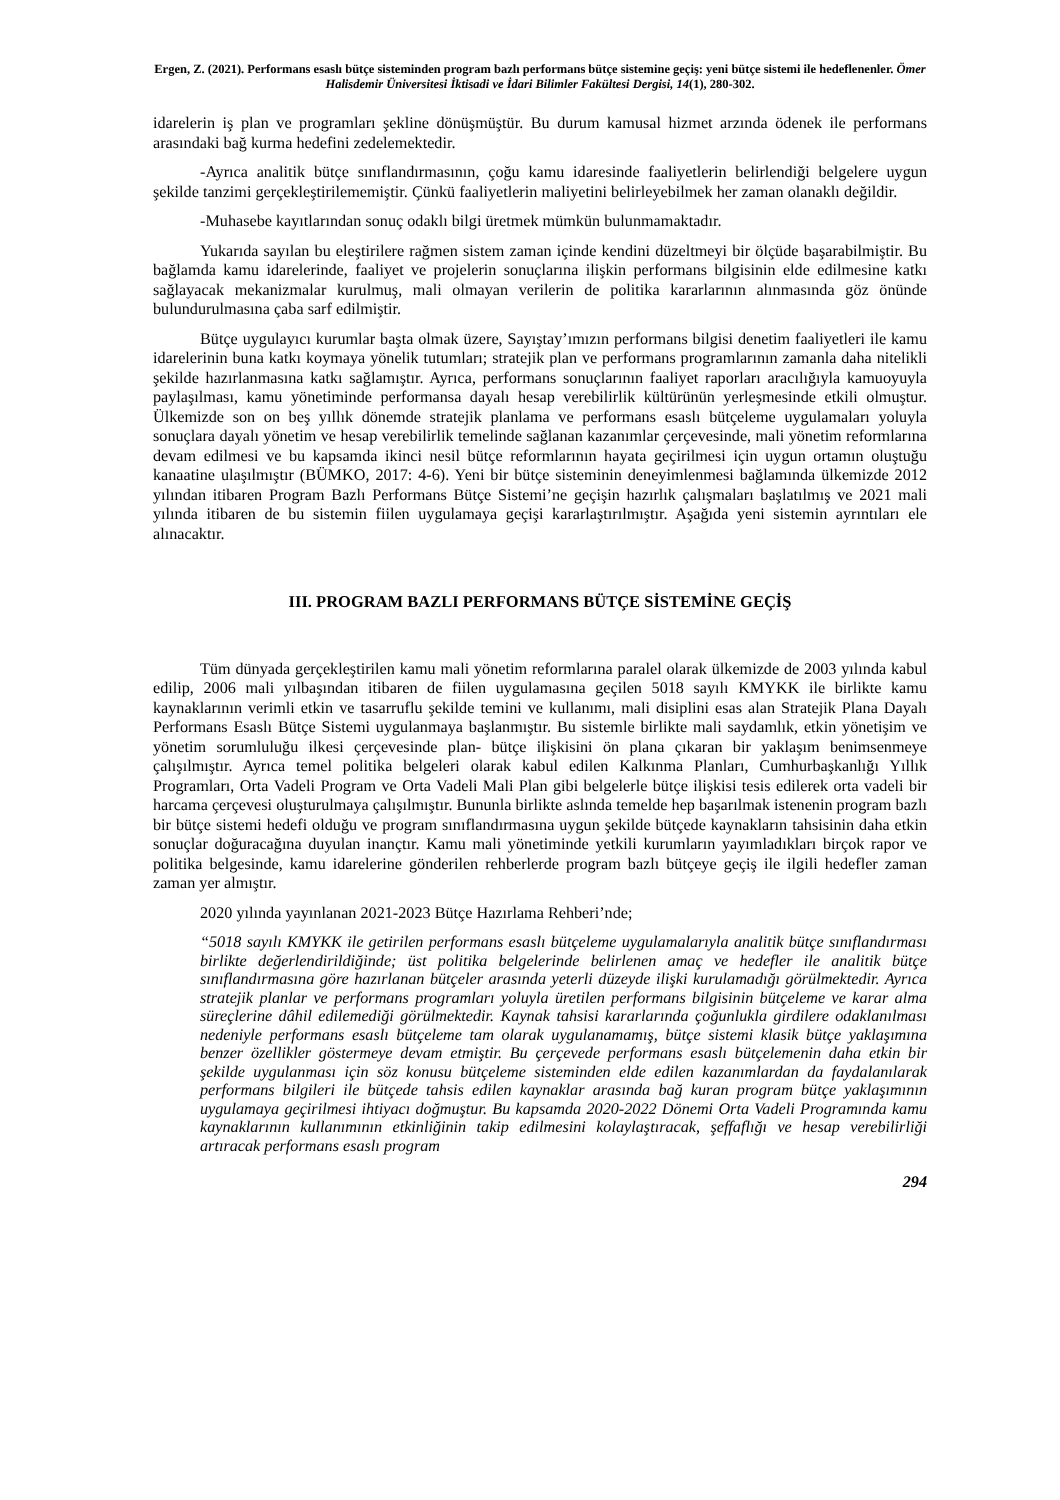Ergen, Z. (2021). Performans esaslı bütçe sisteminden program bazlı performans bütçe sistemine geçiş: yeni bütçe sistemi ile hedeflenenler. Ömer Halisdemir Üniversitesi İktisadi ve İdari Bilimler Fakültesi Dergisi, 14(1), 280-302.
idarelerin iş plan ve programları şekline dönüşmüştür. Bu durum kamusal hizmet arzında ödenek ile performans arasındaki bağ kurma hedefini zedelemektedir.
-Ayrıca analitik bütçe sınıflandırmasının, çoğu kamu idaresinde faaliyetlerin belirlendiği belgelere uygun şekilde tanzimi gerçekleştirilememiştir. Çünkü faaliyetlerin maliyetini belirleyebilmek her zaman olanaklı değildir.
-Muhasebe kayıtlarından sonuç odaklı bilgi üretmek mümkün bulunmamaktadır.
Yukarıda sayılan bu eleştirilere rağmen sistem zaman içinde kendini düzeltmeyi bir ölçüde başarabilmiştir. Bu bağlamda kamu idarelerinde, faaliyet ve projelerin sonuçlarına ilişkin performans bilgisinin elde edilmesine katkı sağlayacak mekanizmalar kurulmuş, mali olmayan verilerin de politika kararlarının alınmasında göz önünde bulundurulmasına çaba sarf edilmiştir.
Bütçe uygulayıcı kurumlar başta olmak üzere, Sayıştay’ımızın performans bilgisi denetim faaliyetleri ile kamu idarelerinin buna katkı koymaya yönelik tutumları; stratejik plan ve performans programlarının zamanla daha nitelikli şekilde hazırlanmasına katkı sağlamıştır. Ayrıca, performans sonuçlarının faaliyet raporları aracılığıyla kamuoyuyla paylaşılması, kamu yönetiminde performansa dayalı hesap verebilirlik kültürünün yerleşmesinde etkili olmuştur. Ülkemizde son on beş yıllık dönemde stratejik planlama ve performans esaslı bütçeleme uygulamaları yoluyla sonuçlara dayalı yönetim ve hesap verebilirlik temelinde sağlanan kazanımlar çerçevesinde, mali yönetim reformlarına devam edilmesi ve bu kapsamda ikinci nesil bütçe reformlarının hayata geçirilmesi için uygun ortamın oluştuğu kanaatine ulaşılmıştır (BÜMKO, 2017: 4-6). Yeni bir bütçe sisteminin deneyimlenmesi bağlamında ülkemizde 2012 yılından itibaren Program Bazlı Performans Bütçe Sistemi’ne geçişin hazırlık çalışmaları başlatılmış ve 2021 mali yılında itibaren de bu sistemin fiilen uygulamaya geçişi kararlaştırılmıştır. Aşağıda yeni sistemin ayrıntıları ele alınacaktır.
III. PROGRAM BAZLI PERFORMANS BÜTÇE SİSTEMİNE GEÇİŞ
Tüm dünyada gerçekleştirilen kamu mali yönetim reformlarına paralel olarak ülkemizde de 2003 yılında kabul edilip, 2006 mali yılbaşından itibaren de fiilen uygulamasına geçilen 5018 sayılı KMYKK ile birlikte kamu kaynaklarının verimli etkin ve tasarruflu şekilde temini ve kullanımı, mali disiplini esas alan Stratejik Plana Dayalı Performans Esaslı Bütçe Sistemi uygulanmaya başlanmıştır. Bu sistemle birlikte mali saydamlık, etkin yönetişim ve yönetim sorumluluğu ilkesi çerçevesinde plan- bütçe ilişkisini ön plana çıkaran bir yaklaşım benimsenmeye çalışılmıştır. Ayrıca temel politika belgeleri olarak kabul edilen Kalkınma Planları, Cumhurbaşkanlığı Yıllık Programları, Orta Vadeli Program ve Orta Vadeli Mali Plan gibi belgelerle bütçe ilişkisi tesis edilerek orta vadeli bir harcama çerçevesi oluşturulmaya çalışılmıştır. Bununla birlikte aslında temelde hep başarılmak istenenin program bazlı bir bütçe sistemi hedefi olduğu ve program sınıflandırmasına uygun şekilde bütçede kaynakların tahsisinin daha etkin sonuçlar doğuracağına duyulan inançtır. Kamu mali yönetiminde yetkili kurumların yayımladıkları birçok rapor ve politika belgesinde, kamu idarelerine gönderilen rehberlerde program bazlı bütçeye geçiş ile ilgili hedefler zaman zaman yer almıştır.
2020 yılında yayınlanan 2021-2023 Bütçe Hazırlama Rehberi’nde;
“5018 sayılı KMYKK ile getirilen performans esaslı bütçeleme uygulamalarıyla analitik bütçe sınıflandırması birlikte değerlendirildiğinde; üst politika belgelerinde belirlenen amaç ve hedefler ile analitik bütçe sınıflandırmasına göre hazırlanan bütçeler arasında yeterli düzeyde ilişki kurulamadığı görülmektedir. Ayrıca stratejik planlar ve performans programları yoluyla üretilen performans bilgisinin bütçeleme ve karar alma süreçlerine dâhil edilemediği görülmektedir. Kaynak tahsisi kararlarında çoğunlukla girdilere odaklanılması nedeniyle performans esaslı bütçeleme tam olarak uygulanamamış, bütçe sistemi klasik bütçe yaklaşımına benzer özellikler göstermeye devam etmiştir. Bu çerçevede performans esaslı bütçelemenin daha etkin bir şekilde uygulanması için söz konusu bütçeleme sisteminden elde edilen kazanımlardan da faydalanılarak performans bilgileri ile bütçede tahsis edilen kaynaklar arasında bağ kuran program bütçe yaklaşımının uygulamaya geçirilmesi ihtiyacı doğmuştur. Bu kapsamda 2020-2022 Dönemi Orta Vadeli Programında kamu kaynaklarının kullanımının etkinliğinin takip edilmesini kolaylaştıracak, şeffaflığı ve hesap verebilirliği artıracak performans esaslı program
294